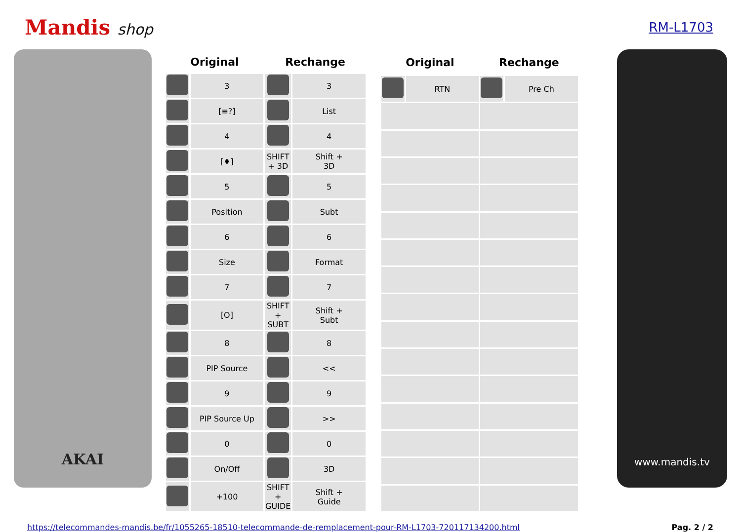Mandis shop
RM-L1703
AKAI
| Original | | Rechange | |
| --- | --- | --- | --- |
| | 3 | | 3 |
| | [≡?] | | List |
| | 4 | | 4 |
| | [♦] | SHIFT + 3D | Shift + 3D |
| | 5 | | 5 |
| | Position | | Subt |
| | 6 | | 6 |
| | Size | | Format |
| | 7 | | 7 |
| | [O] | SHIFT + SUBT | Shift + Subt |
| | 8 | | 8 |
| | PIP Source | | << |
| | 9 | | 9 |
| | PIP Source Up | | >> |
| | 0 | | 0 |
| | On/Off | | 3D |
| | +100 | SHIFT + GUIDE | Shift + Guide |
| Original | | Rechange | |
| --- | --- | --- | --- |
| | RTN | | Pre Ch |
www.mandis.tv
https://telecommandes-mandis.be/fr/1055265-18510-telecommande-de-remplacement-pour-RM-L1703-720117134200.html Pag. 2 / 2